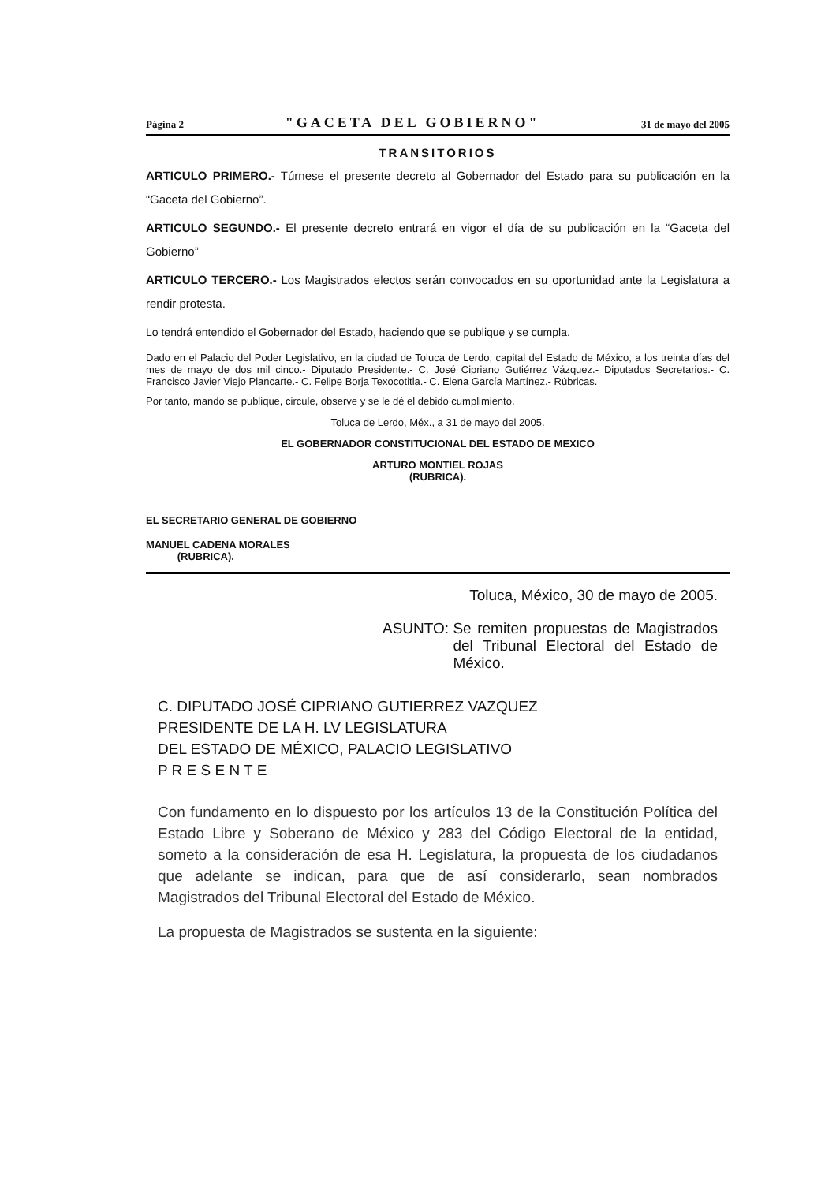Página 2 "GACETA DEL GOBIERNO" 31 de mayo del 2005
TRANSITORIOS
ARTICULO PRIMERO.- Túrnese el presente decreto al Gobernador del Estado para su publicación en la “Gaceta del Gobierno”.
ARTICULO SEGUNDO.- El presente decreto entrará en vigor el día de su publicación en la “Gaceta del Gobierno”
ARTICULO TERCERO.- Los Magistrados electos serán convocados en su oportunidad ante la Legislatura a rendir protesta.
Lo tendrá entendido el Gobernador del Estado, haciendo que se publique y se cumpla.
Dado en el Palacio del Poder Legislativo, en la ciudad de Toluca de Lerdo, capital del Estado de México, a los treinta días del mes de mayo de dos mil cinco.- Diputado Presidente.- C. José Cipriano Gutiérrez Vázquez.- Diputados Secretarios.- C. Francisco Javier Viejo Plancarte.- C. Felipe Borja Texocotitla.- C. Elena García Martínez.- Rúbricas.
Por tanto, mando se publique, circule, observe y se le dé el debido cumplimiento.
Toluca de Lerdo, Méx., a 31 de mayo del 2005.
EL GOBERNADOR CONSTITUCIONAL DEL ESTADO DE MEXICO
ARTURO MONTIEL ROJAS
(RUBRICA).
EL SECRETARIO GENERAL DE GOBIERNO
MANUEL CADENA MORALES
(RUBRICA).
Toluca, México, 30 de mayo de 2005.
ASUNTO: Se remiten propuestas de Magistrados del Tribunal Electoral del Estado de México.
C. DIPUTADO JOSÉ CIPRIANO GUTIERREZ VAZQUEZ
PRESIDENTE DE LA H. LV LEGISLATURA
DEL ESTADO DE MÉXICO, PALACIO LEGISLATIVO
P R E S E N T E
Con fundamento en lo dispuesto por los artículos 13 de la Constitución Política del Estado Libre y Soberano de México y 283 del Código Electoral de la entidad, someto a la consideración de esa H. Legislatura, la propuesta de los ciudadanos que adelante se indican, para que de así considerarlo, sean nombrados Magistrados del Tribunal Electoral del Estado de México.
La propuesta de Magistrados se sustenta en la siguiente: